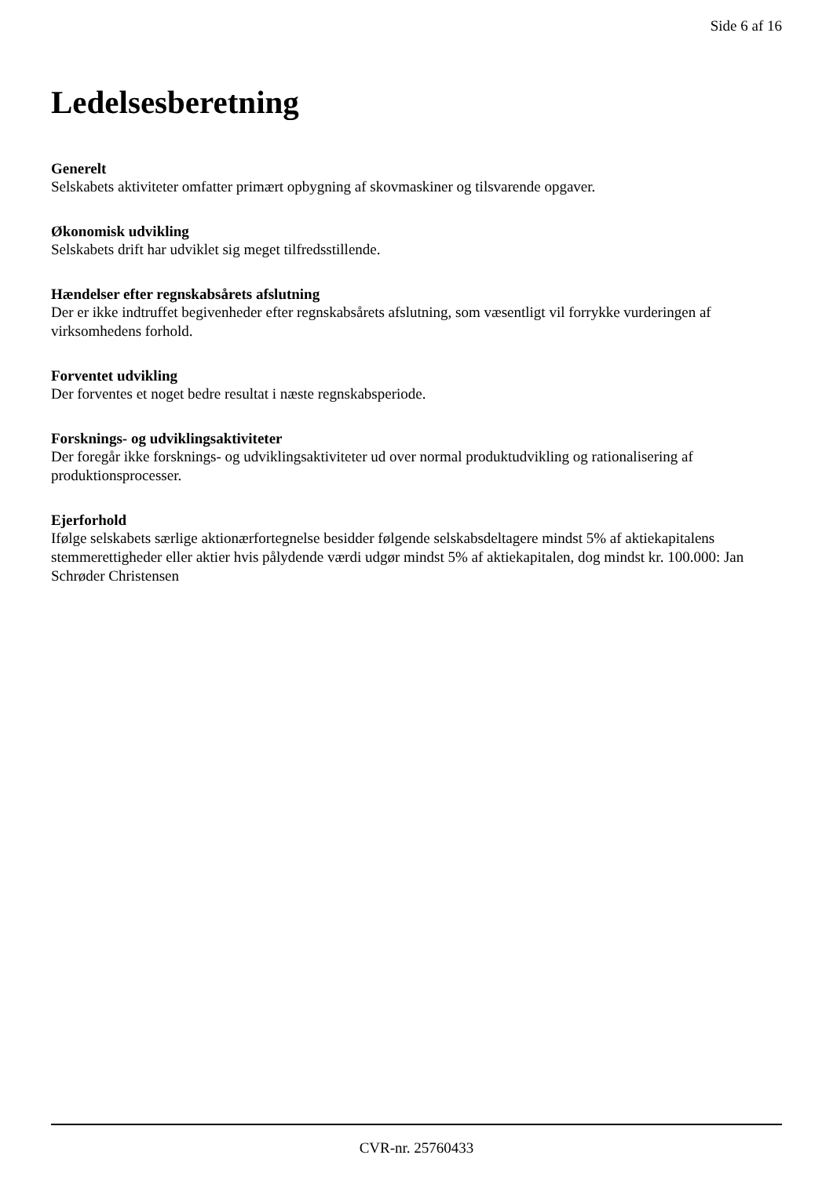Side 6 af 16
Ledelsesberetning
Generelt
Selskabets aktiviteter omfatter primært opbygning af skovmaskiner og tilsvarende opgaver.
Økonomisk udvikling
Selskabets drift har udviklet sig meget tilfredsstillende.
Hændelser efter regnskabsårets afslutning
Der er ikke indtruffet begivenheder efter regnskabsårets afslutning, som væsentligt vil forrykke vurderingen af virksomhedens forhold.
Forventet udvikling
Der forventes et noget bedre resultat i næste regnskabsperiode.
Forsknings- og udviklingsaktiviteter
Der foregår ikke forsknings- og udviklingsaktiviteter ud over normal produktudvikling og rationalisering af produktionsprocesser.
Ejerforhold
Ifølge selskabets særlige aktionærfortegnelse besidder følgende selskabsdeltagere mindst 5% af aktiekapitalens stemmerettigheder eller aktier hvis pålydende værdi udgør mindst 5% af aktiekapitalen, dog mindst kr. 100.000: Jan Schrøder Christensen
CVR-nr. 25760433